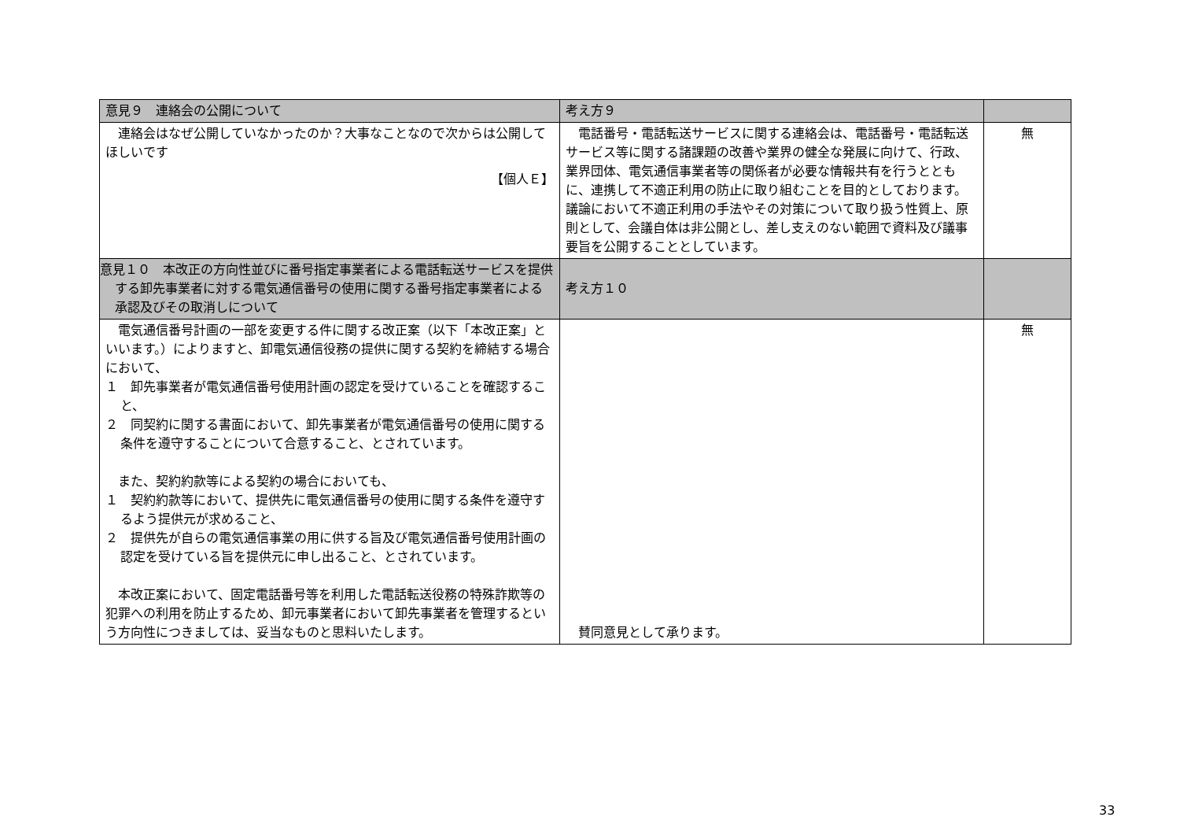| 意見９ 連絡会の公開について | 考え方９ | |
| --- | --- | --- |
| 連絡会はなぜ公開していなかったのか？大事なことなので次からは公開してほしいです 【個人Ｅ】 | 電話番号・電話転送サービスに関する連絡会は、電話番号・電話転送サービス等に関する諸課題の改善や業界の健全な発展に向けて、行政、業界団体、電気通信事業者等の関係者が必要な情報共有を行うとともに、連携して不適正利用の防止に取り組むことを目的としております。議論において不適正利用の手法やその対策について取り扱う性質上、原則として、会議自体は非公開とし、差し支えのない範囲で資料及び議事要旨を公開することとしています。 | 無 |
| 意見１０ 本改正の方向性並びに番号指定事業者による電話転送サービスを提供する卸先事業者に対する電気通信番号の使用に関する番号指定事業者による承認及びその取消しについて | 考え方１０ | |
| 電気通信番号計画の一部を変更する件に関する改正案（以下「本改正案」といいます。）によりますと、卸電気通信役務の提供に関する契約を締結する場合において、 １ 卸先事業者が電気通信番号使用計画の認定を受けていることを確認すること、 ２ 同契約に関する書面において、卸先事業者が電気通信番号の使用に関する条件を遵守することについて合意すること、とされています。 また、契約約款等による契約の場合においても、 １ 契約約款等において、提供先に電気通信番号の使用に関する条件を遵守するよう提供元が求めること、 ２ 提供先が自らの電気通信事業の用に供する旨及び電気通信番号使用計画の認定を受けている旨を提供元に申し出ること、とされています。 本改正案において、固定電話番号等を利用した電話転送役務の特殊詐欺等の犯罪への利用を防止するため、卸元事業者において卸先事業者を管理するという方向性につきましては、妥当なものと思料いたします。 | 賛同意見として承ります。 | 無 |
33